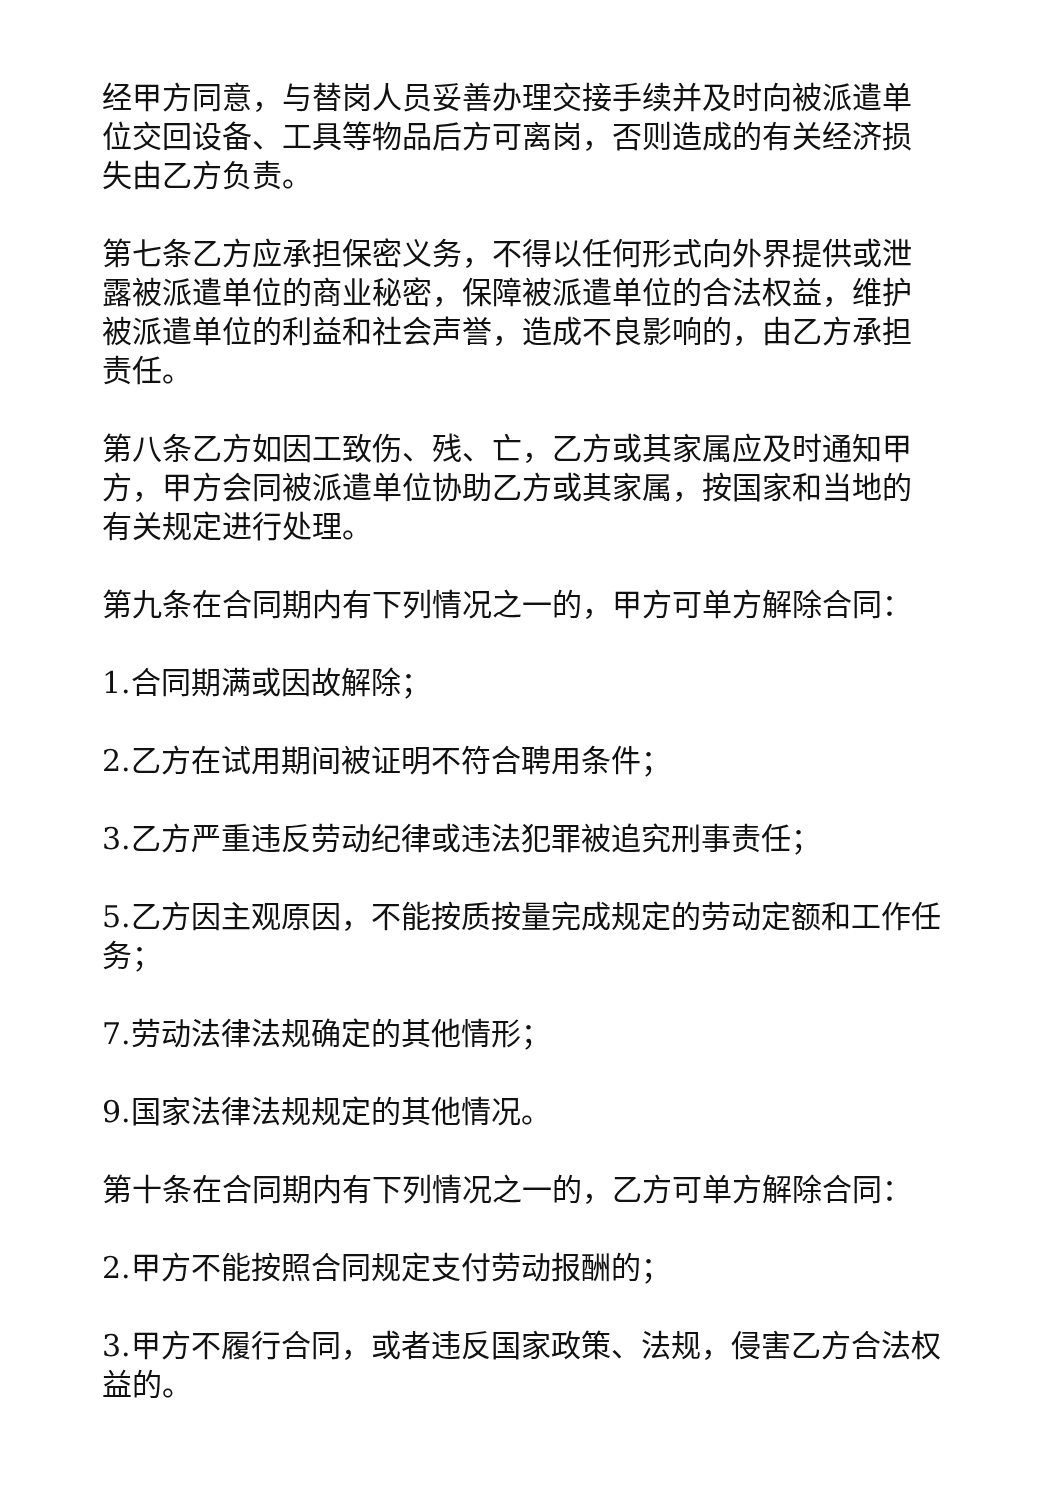经甲方同意，与替岗人员妥善办理交接手续并及时向被派遣单位交回设备、工具等物品后方可离岗，否则造成的有关经济损失由乙方负责。
第七条乙方应承担保密义务，不得以任何形式向外界提供或泄露被派遣单位的商业秘密，保障被派遣单位的合法权益，维护被派遣单位的利益和社会声誉，造成不良影响的，由乙方承担责任。
第八条乙方如因工致伤、残、亡，乙方或其家属应及时通知甲方，甲方会同被派遣单位协助乙方或其家属，按国家和当地的有关规定进行处理。
第九条在合同期内有下列情况之一的，甲方可单方解除合同：
1.合同期满或因故解除；
2.乙方在试用期间被证明不符合聘用条件；
3.乙方严重违反劳动纪律或违法犯罪被追究刑事责任；
5.乙方因主观原因，不能按质按量完成规定的劳动定额和工作任务；
7.劳动法律法规确定的其他情形；
9.国家法律法规规定的其他情况。
第十条在合同期内有下列情况之一的，乙方可单方解除合同：
2.甲方不能按照合同规定支付劳动报酬的；
3.甲方不履行合同，或者违反国家政策、法规，侵害乙方合法权益的。